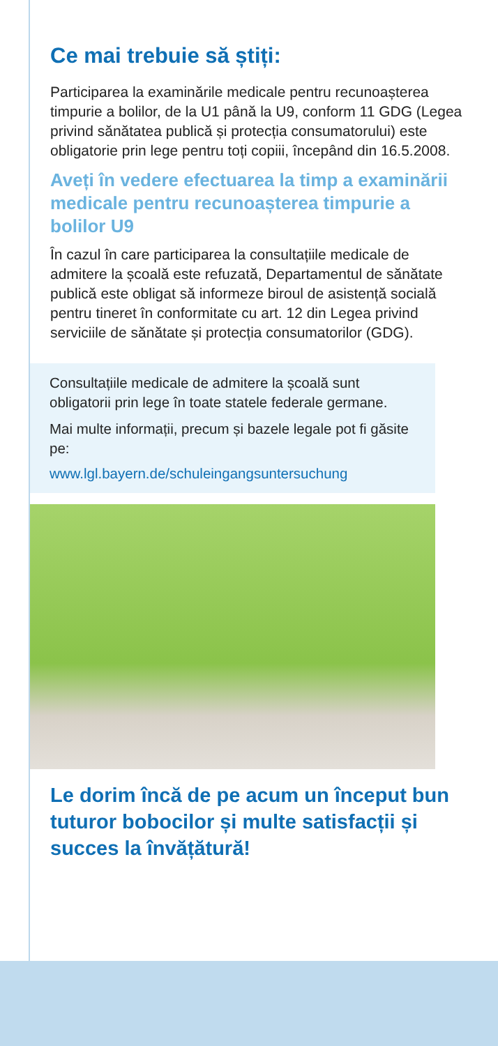Ce mai trebuie să știți:
Participarea la examinările medicale pentru recunoașterea timpurie a bolilor, de la U1 până la U9, conform 11 GDG (Legea privind sănătatea publică și protecția consumatorului) este obligatorie prin lege pentru toți copiii, începând din 16.5.2008.
Aveți în vedere efectuarea la timp a examinării medicale pentru recunoașterea timpurie a bolilor U9
În cazul în care participarea la consultațiile medicale de admitere la școală este refuzată, Departamentul de sănătate publică este obligat să informeze biroul de asistență socială pentru tineret în conformitate cu art. 12 din Legea privind serviciile de sănătate și protecția consumatorilor (GDG).
Consultațiile medicale de admitere la școală sunt obligatorii prin lege în toate statele federale germane.
Mai multe informații, precum și bazele legale pot fi găsite pe:
www.lgl.bayern.de/schuleingangsuntersuchung
Le dorim încă de pe acum un început bun tuturor bobocilor și multe satisfacții și succes la învățătură!